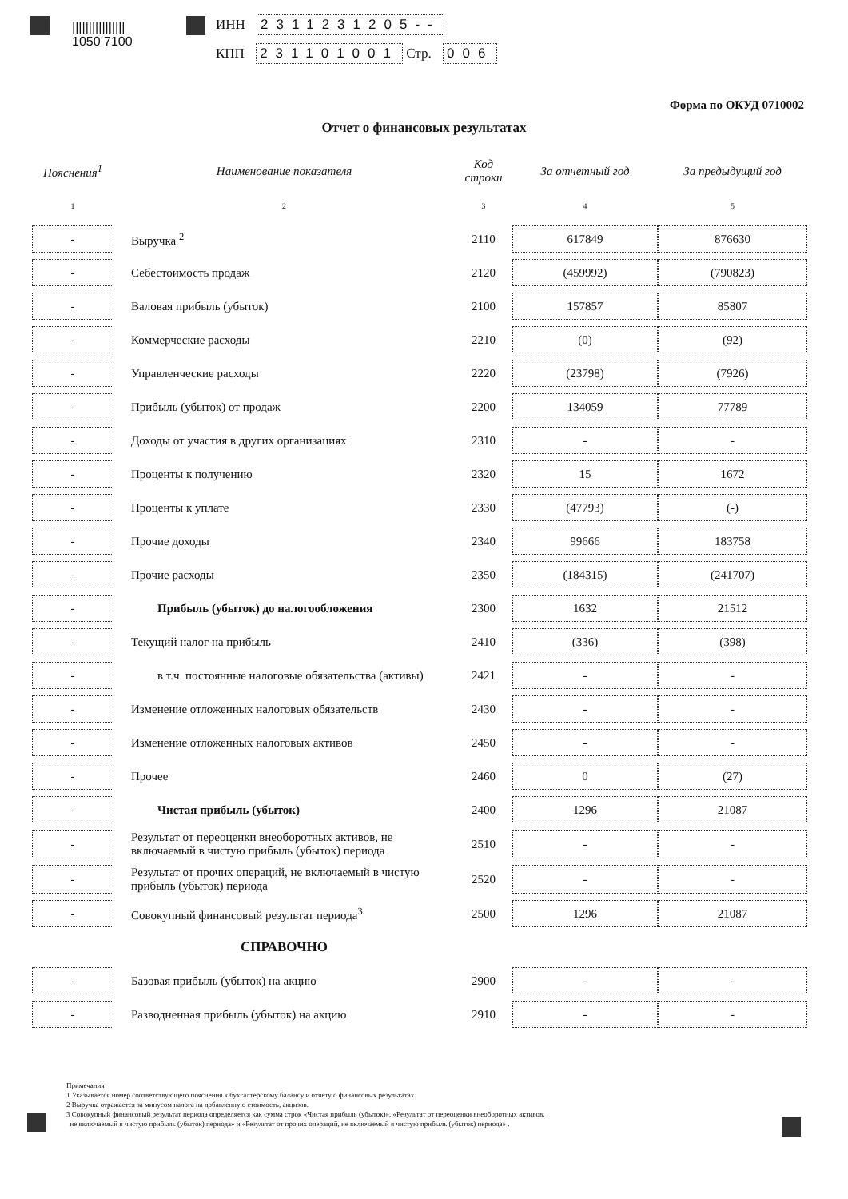||||||||||||||||
1050 7100
ИНН 2311231205--
КПП 231101001 Стр. 006
Форма по ОКУД 0710002
Отчет о финансовых результатах
| Пояснения<sup>1</sup> | Наименование показателя | Код строки | За отчетный год | За предыдущий год |
| --- | --- | --- | --- | --- |
| 1 | 2 | 3 | 4 | 5 |
| - | Выручка <sup>2</sup> | 2110 | 617849 | 876630 |
| - | Себестоимость продаж | 2120 | (459992) | (790823) |
| - | Валовая прибыль (убыток) | 2100 | 157857 | 85807 |
| - | Коммерческие расходы | 2210 | (0) | (92) |
| - | Управленческие расходы | 2220 | (23798) | (7926) |
| - | Прибыль (убыток) от продаж | 2200 | 134059 | 77789 |
| - | Доходы от участия в других организациях | 2310 | - | - |
| - | Проценты к получению | 2320 | 15 | 1672 |
| - | Проценты к уплате | 2330 | (47793) | (-) |
| - | Прочие доходы | 2340 | 99666 | 183758 |
| - | Прочие расходы | 2350 | (184315) | (241707) |
| - | Прибыль (убыток) до налогообложения | 2300 | 1632 | 21512 |
| - | Текущий налог на прибыль | 2410 | (336) | (398) |
| - | в т.ч. постоянные налоговые обязательства (активы) | 2421 | - | - |
| - | Изменение отложенных налоговых обязательств | 2430 | - | - |
| - | Изменение отложенных налоговых активов | 2450 | - | - |
| - | Прочее | 2460 | 0 | (27) |
| - | Чистая прибыль (убыток) | 2400 | 1296 | 21087 |
| - | Результат от переоценки внеоборотных активов, не включаемый в чистую прибыль (убыток) периода | 2510 | - | - |
| - | Результат от прочих операций, не включаемый в чистую прибыль (убыток) периода | 2520 | - | - |
| - | Совокупный финансовый результат периода<sup>3</sup> | 2500 | 1296 | 21087 |
| | СПРАВОЧНО | | | |
| - | Базовая прибыль (убыток) на акцию | 2900 | - | - |
| - | Разводненная прибыль (убыток) на акцию | 2910 | - | - |
Примечания
1 Указывается номер соответствующего пояснения к бухгалтерскому балансу и отчету о финансовых результатах.
2 Выручка отражается за минусом налога на добавленную стоимость, акцизов.
3 Совокупный финансовый результат периода определяется как сумма строк «Чистая прибыль (убыток)», «Результат от переоценки внеоборотных активов,
не включаемый в чистую прибыль (убыток) периода» и «Результат от прочих операций, не включаемый в чистую прибыль (убыток) периода» .